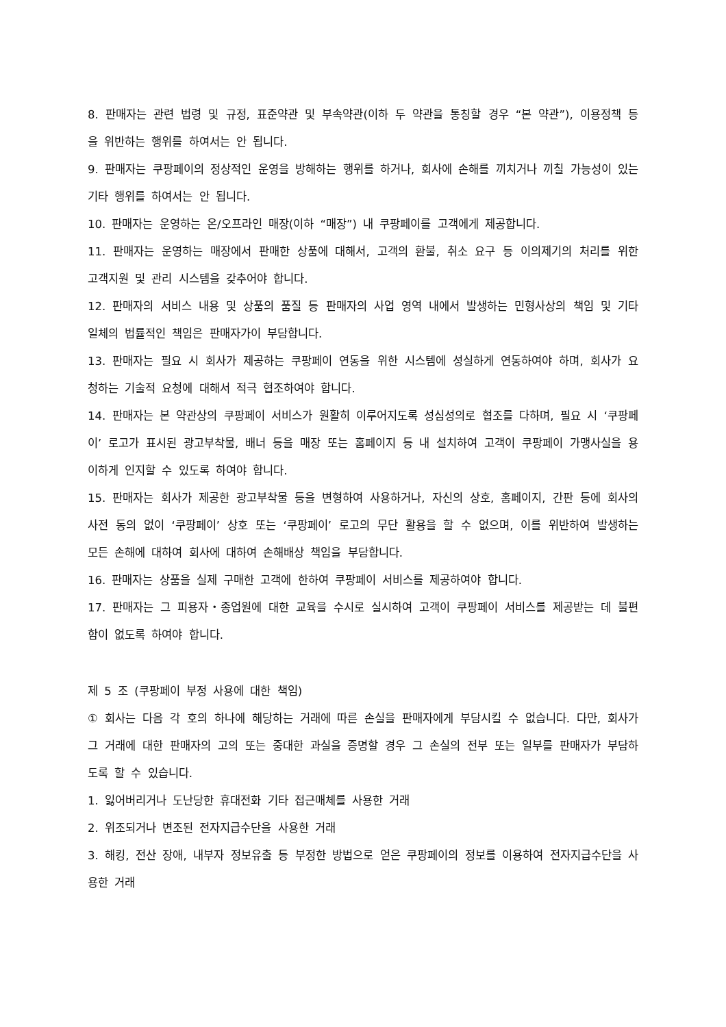8. 판매자는 관련 법령 및 규정, 표준약관 및 부속약관(이하 두 약관을 통칭할 경우 “본 약관”), 이용정책 등을 위반하는 행위를 하여서는 안 됩니다.
9. 판매자는 쿠팡페이의 정상적인 운영을 방해하는 행위를 하거나, 회사에 손해를 끼치거나 끼칠 가능성이 있는 기타 행위를 하여서는 안 됩니다.
10. 판매자는 운영하는 온/오프라인 매장(이하 “매장”) 내 쿠팡페이를 고객에게 제공합니다.
11. 판매자는 운영하는 매장에서 판매한 상품에 대해서, 고객의 환불, 취소 요구 등 이의제기의 처리를 위한 고객지원 및 관리 시스템을 갖추어야 합니다.
12. 판매자의 서비스 내용 및 상품의 품질 등 판매자의 사업 영역 내에서 발생하는 민형사상의 책임 및 기타 일체의 법률적인 책임은 판매자가이 부담합니다.
13. 판매자는 필요 시 회사가 제공하는 쿠팡페이 연동을 위한 시스템에 성실하게 연동하여야 하며, 회사가 요청하는 기술적 요청에 대해서 적극 협조하여야 합니다.
14. 판매자는 본 약관상의 쿠팡페이 서비스가 원활히 이루어지도록 성심성의로 협조를 다하며, 필요 시 ‘쿠팡페이’ 로고가 표시된 광고부착물, 배너 등을 매장 또는 홈페이지 등 내 설치하여 고객이 쿠팡페이 가맹사실을 용이하게 인지할 수 있도록 하여야 합니다.
15. 판매자는 회사가 제공한 광고부착물 등을 변형하여 사용하거나, 자신의 상호, 홈페이지, 간판 등에 회사의 사전 동의 없이 ‘쿠팡페이’ 상호 또는 ‘쿠팡페이’ 로고의 무단 활용을 할 수 없으며, 이를 위반하여 발생하는 모든 손해에 대하여 회사에 대하여 손해배상 책임을 부담합니다.
16. 판매자는 상품을 실제 구매한 고객에 한하여 쿠팡페이 서비스를 제공하여야 합니다.
17. 판매자는 그 피용자・종업원에 대한 교육을 수시로 실시하여 고객이 쿠팡페이 서비스를 제공받는 데 불편함이 없도록 하여야 합니다.
제 5 조 (쿠팡페이 부정 사용에 대한 책임)
① 회사는 다음 각 호의 하나에 해당하는 거래에 따른 손실을 판매자에게 부담시킬 수 없습니다. 다만, 회사가 그 거래에 대한 판매자의 고의 또는 중대한 과실을 증명할 경우 그 손실의 전부 또는 일부를 판매자가 부담하도록 할 수 있습니다.
1. 잃어버리거나 도난당한 휴대전화 기타 접근매체를 사용한 거래
2. 위조되거나 변조된 전자지급수단을 사용한 거래
3. 해킹, 전산 장애, 내부자 정보유출 등 부정한 방법으로 얻은 쿠팡페이의 정보를 이용하여 전자지급수단을 사용한 거래